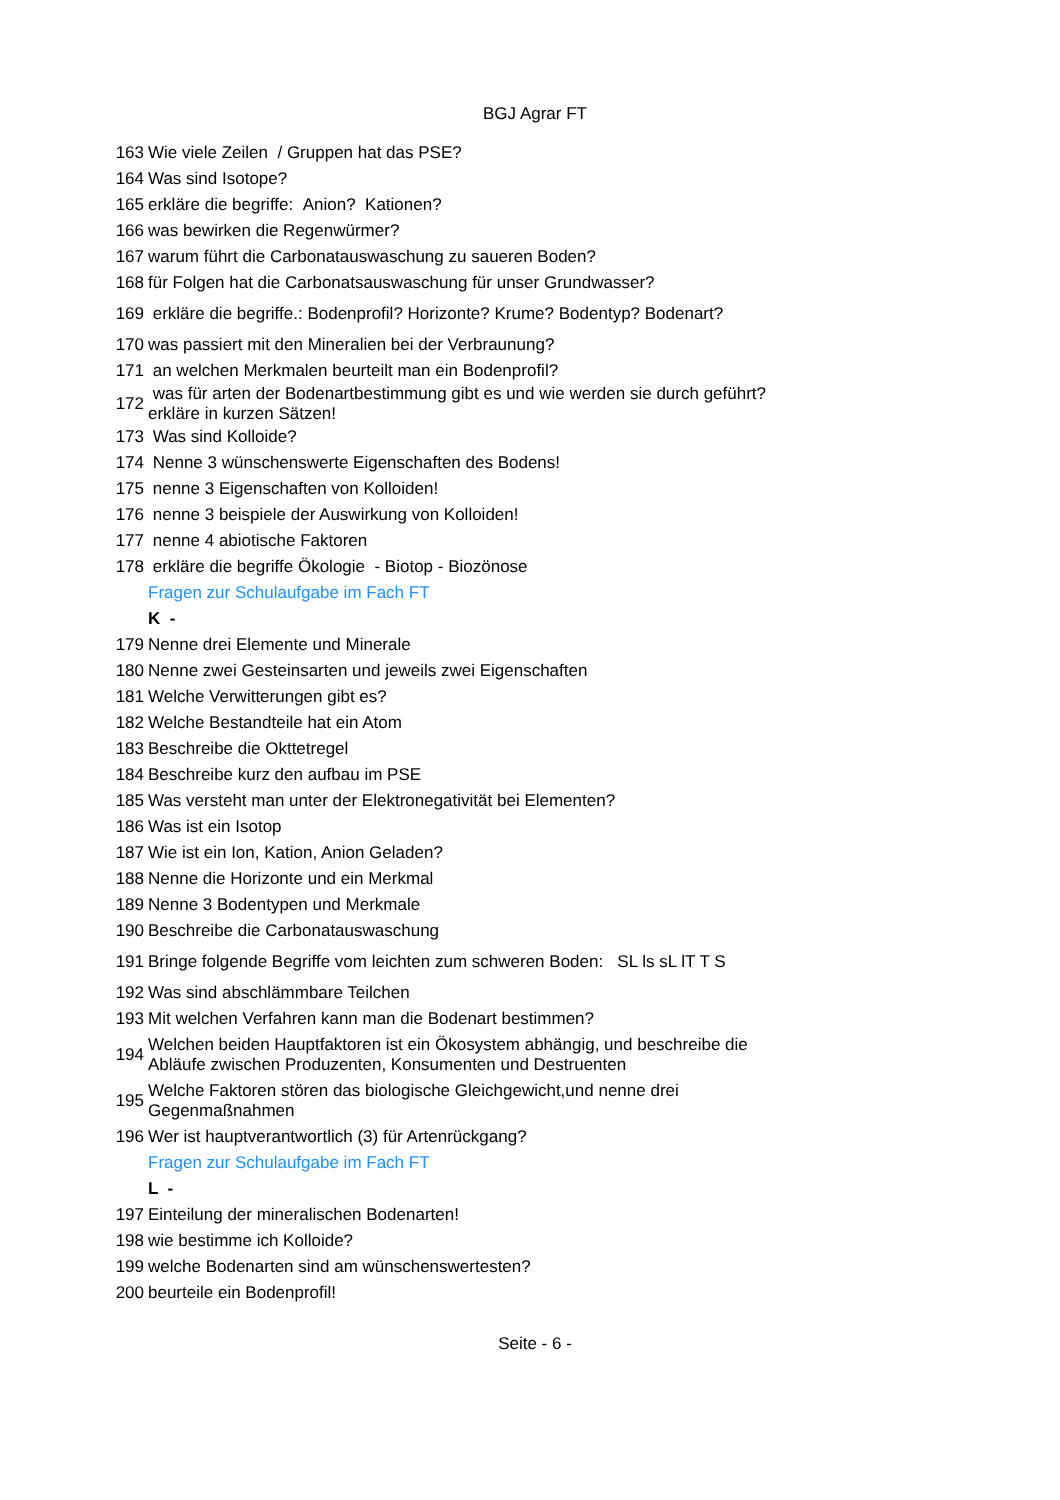BGJ Agrar FT
| 163 | Wie viele Zeilen / Gruppen hat das PSE? |
| 164 | Was sind Isotope? |
| 165 | erkläre die begriffe: Anion? Kationen? |
| 166 | was bewirken die Regenwürmer? |
| 167 | warum führt die Carbonatauswaschung zu saueren Boden? |
| 168 | für Folgen hat die Carbonatsauswaschung für unser Grundwasser? |
| 169 | erkläre die begriffe.: Bodenprofil? Horizonte? Krume? Bodentyp? Bodenart? |
| 170 | was passiert mit den Mineralien bei der Verbraunung? |
| 171 | an welchen Merkmalen beurteilt man ein Bodenprofil? |
| 172 | was für arten der Bodenartbestimmung gibt es und wie werden sie durch geführt? erkläre in kurzen Sätzen! |
| 173 | Was sind Kolloide? |
| 174 | Nenne 3 wünschenswerte Eigenschaften des Bodens! |
| 175 | nenne 3 Eigenschaften von Kolloiden! |
| 176 | nenne 3 beispiele der Auswirkung von Kolloiden! |
| 177 | nenne 4 abiotische Faktoren |
| 178 | erkläre die begriffe Ökologie - Biotop - Biozönose |
| | Fragen zur Schulaufgabe im Fach FT |
| | K - |
| 179 | Nenne drei Elemente und Minerale |
| 180 | Nenne zwei Gesteinsarten und jeweils zwei Eigenschaften |
| 181 | Welche Verwitterungen gibt es? |
| 182 | Welche Bestandteile hat ein Atom |
| 183 | Beschreibe die Okttetregel |
| 184 | Beschreibe kurz den aufbau im PSE |
| 185 | Was versteht man unter der Elektronegativität bei Elementen? |
| 186 | Was ist ein Isotop |
| 187 | Wie ist ein Ion, Kation, Anion Geladen? |
| 188 | Nenne die Horizonte und ein Merkmal |
| 189 | Nenne 3 Bodentypen und Merkmale |
| 190 | Beschreibe die Carbonatauswaschung |
| 191 | Bringe folgende Begriffe vom leichten zum schweren Boden: SL ls sL lT T S |
| 192 | Was sind abschlämmbare Teilchen |
| 193 | Mit welchen Verfahren kann man die Bodenart bestimmen? |
| 194 | Welchen beiden Hauptfaktoren ist ein Ökosystem abhängig, und beschreibe die Abläufe zwischen Produzenten, Konsumenten und Destruenten |
| 195 | Welche Faktoren stören das biologische Gleichgewicht,und nenne drei Gegenmaßnahmen |
| 196 | Wer ist hauptverantwortlich (3) für Artenrückgang? |
| | Fragen zur Schulaufgabe im Fach FT |
| | L - |
| 197 | Einteilung der mineralischen Bodenarten! |
| 198 | wie bestimme ich Kolloide? |
| 199 | welche Bodenarten sind am wünschenswertesten? |
| 200 | beurteile ein Bodenprofil! |
Seite - 6 -